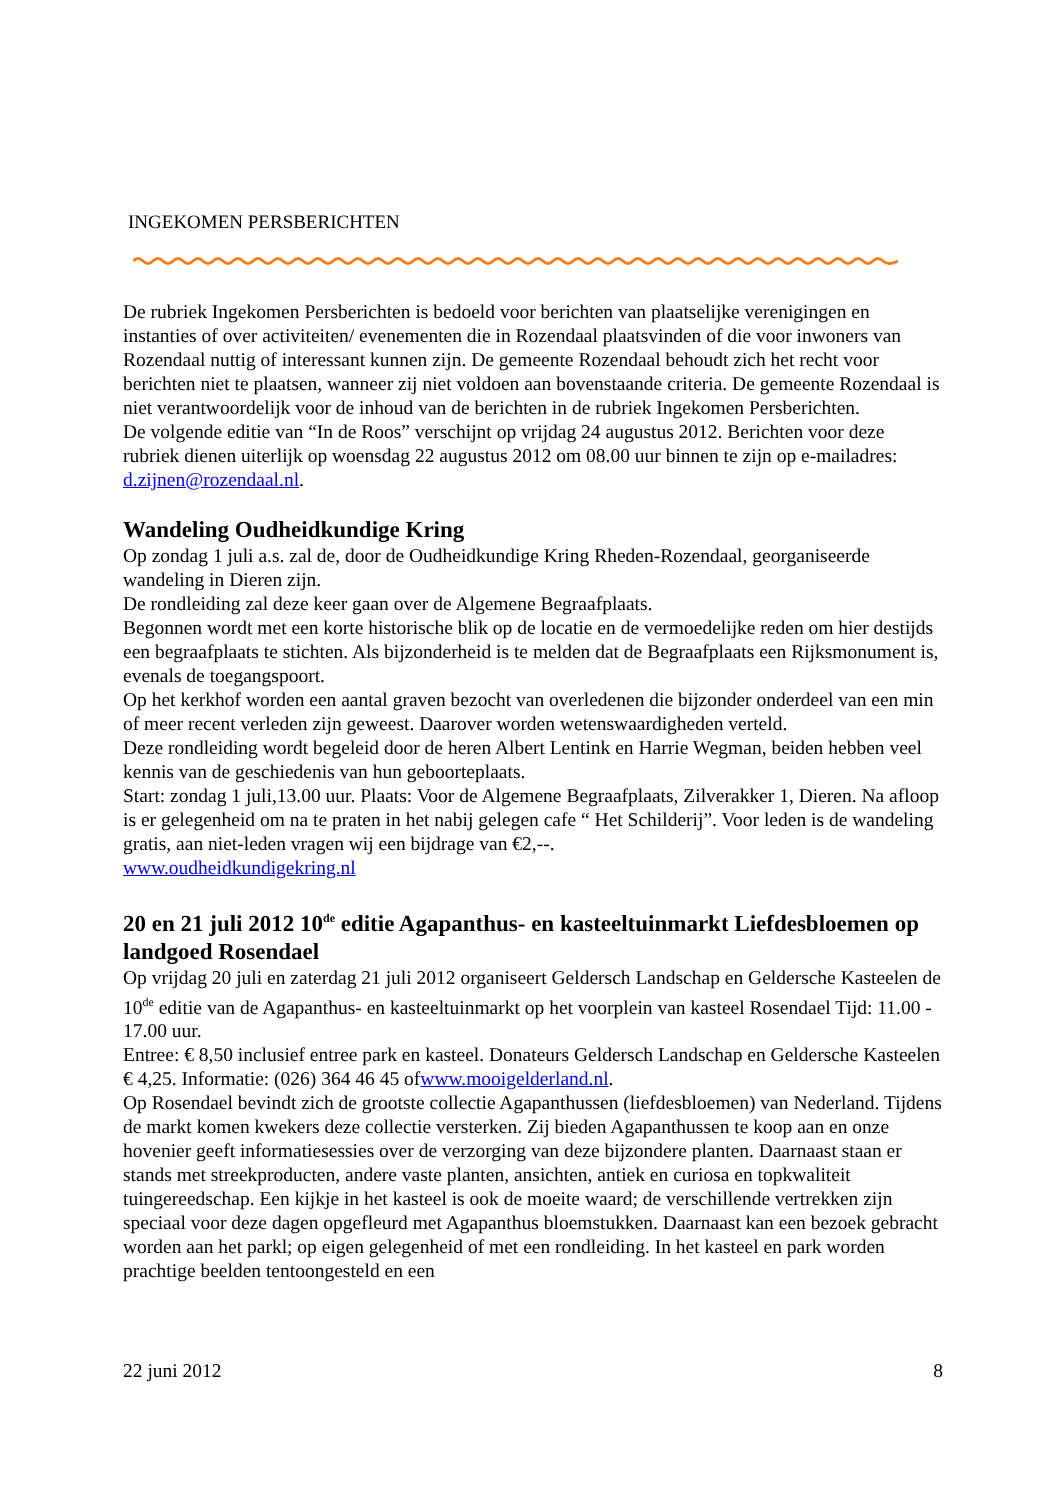INGEKOMEN PERSBERICHTEN
De rubriek Ingekomen Persberichten is bedoeld voor berichten van plaatselijke verenigingen en instanties of over activiteiten/ evenementen die in Rozendaal plaatsvinden of die voor inwoners van Rozendaal nuttig of interessant kunnen zijn. De gemeente Rozendaal behoudt zich het recht voor berichten niet te plaatsen, wanneer zij niet voldoen aan bovenstaande criteria. De gemeente Rozendaal is niet verantwoordelijk voor de inhoud van de berichten in de rubriek Ingekomen Persberichten.
De volgende editie van “In de Roos” verschijnt op vrijdag 24 augustus 2012. Berichten voor deze rubriek dienen uiterlijk op woensdag 22 augustus 2012 om 08.00 uur binnen te zijn op e-mailadres: d.zijnen@rozendaal.nl.
Wandeling Oudheidkundige Kring
Op zondag 1 juli a.s. zal de, door de Oudheidkundige Kring Rheden-Rozendaal, georganiseerde wandeling in Dieren zijn.
De rondleiding zal deze keer gaan over de Algemene Begraafplaats.
Begonnen wordt met een korte historische blik op de locatie en de vermoedelijke reden om hier destijds een begraafplaats te stichten. Als bijzonderheid is te melden dat de Begraafplaats een Rijksmonument is, evenals de toegangspoort.
Op het kerkhof worden een aantal graven bezocht van overledenen die bijzonder onderdeel van een min of meer recent verleden zijn geweest. Daarover worden wetenswaardigheden verteld.
Deze rondleiding wordt begeleid door de heren Albert Lentink en Harrie Wegman, beiden hebben veel kennis van de geschiedenis van hun geboorteplaats.
Start: zondag 1 juli,13.00 uur. Plaats: Voor de Algemene Begraafplaats, Zilverakker 1, Dieren. Na afloop is er gelegenheid om na te praten in het nabij gelegen cafe “ Het Schilderij”. Voor leden is de wandeling gratis, aan niet-leden vragen wij een bijdrage van €2,--.
www.oudheidkundigekring.nl
20 en 21 juli 2012 10<sup>de</sup> editie Agapanthus- en kasteeltuinmarkt Liefdesbloemen op landgoed Rosendael
Op vrijdag 20 juli en zaterdag 21 juli 2012 organiseert Geldersch Landschap en Geldersche Kasteelen de 10<sup>de</sup> editie van de Agapanthus- en kasteeltuinmarkt op het voorplein van kasteel Rosendael Tijd: 11.00 - 17.00 uur.
Entree: € 8,50 inclusief entree park en kasteel. Donateurs Geldersch Landschap en Geldersche Kasteelen € 4,25. Informatie: (026) 364 46 45 ofwww.mooigelderland.nl.
Op Rosendael bevindt zich de grootste collectie Agapanthussen (liefdesbloemen) van Nederland. Tijdens de markt komen kwekers deze collectie versterken. Zij bieden Agapanthussen te koop aan en onze hovenier geeft informatiesessies over de verzorging van deze bijzondere planten. Daarnaast staan er stands met streekproducten, andere vaste planten, ansichten, antiek en curiosa en topkwaliteit tuingereedschap. Een kijkje in het kasteel is ook de moeite waard; de verschillende vertrekken zijn speciaal voor deze dagen opgefleurd met Agapanthus bloemstukken. Daarnaast kan een bezoek gebracht worden aan het parkl; op eigen gelegenheid of met een rondleiding. In het kasteel en park worden prachtige beelden tentoongesteld en een
22 juni 2012 8